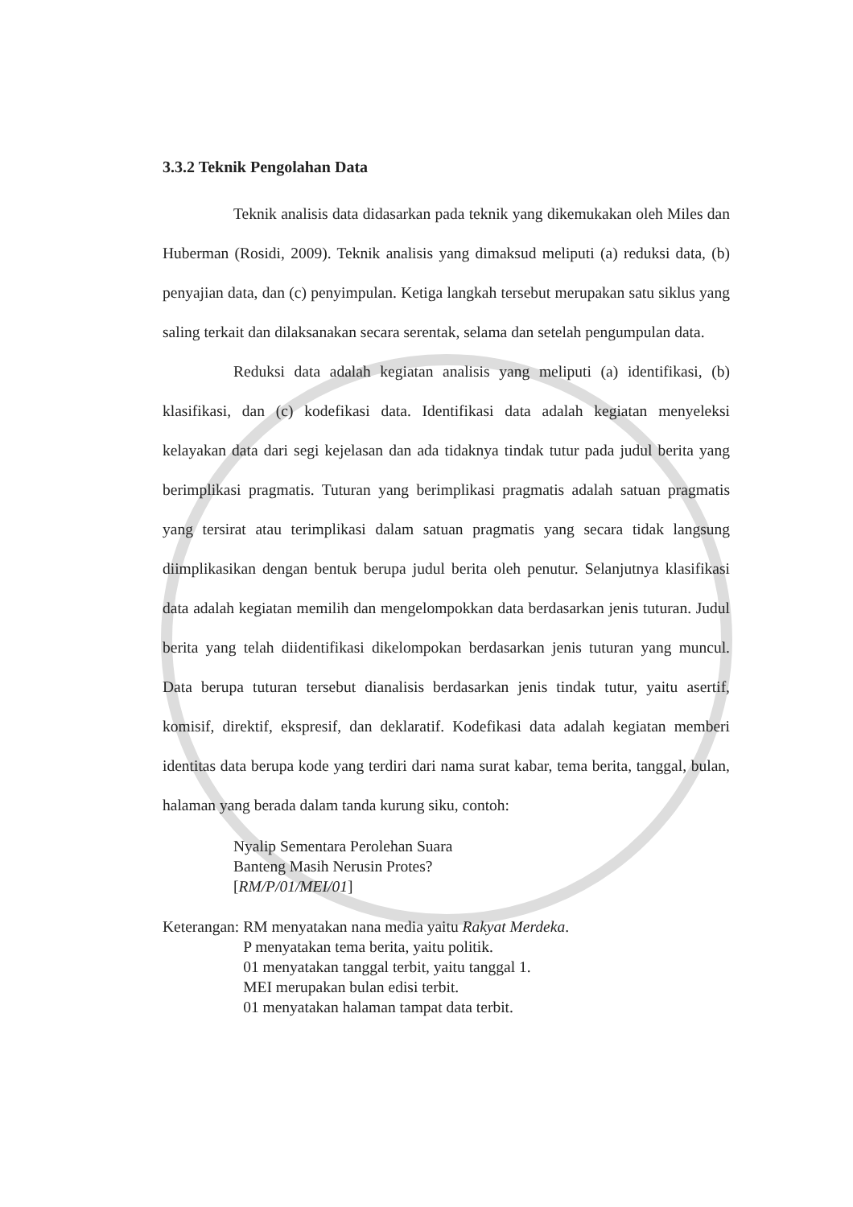3.3.2 Teknik Pengolahan Data
Teknik analisis data didasarkan pada teknik yang dikemukakan oleh Miles dan Huberman (Rosidi, 2009). Teknik analisis yang dimaksud meliputi (a) reduksi data, (b) penyajian data, dan (c) penyimpulan. Ketiga langkah tersebut merupakan satu siklus yang saling terkait dan dilaksanakan secara serentak, selama dan setelah pengumpulan data.
Reduksi data adalah kegiatan analisis yang meliputi (a) identifikasi, (b) klasifikasi, dan (c) kodefikasi data. Identifikasi data adalah kegiatan menyeleksi kelayakan data dari segi kejelasan dan ada tidaknya tindak tutur pada judul berita yang berimplikasi pragmatis. Tuturan yang berimplikasi pragmatis adalah satuan pragmatis yang tersirat atau terimplikasi dalam satuan pragmatis yang secara tidak langsung diimplikasikan dengan bentuk berupa judul berita oleh penutur. Selanjutnya klasifikasi data adalah kegiatan memilih dan mengelompokkan data berdasarkan jenis tuturan. Judul berita yang telah diidentifikasi dikelompokan berdasarkan jenis tuturan yang muncul. Data berupa tuturan tersebut dianalisis berdasarkan jenis tindak tutur, yaitu asertif, komisif, direktif, ekspresif, dan deklaratif. Kodefikasi data adalah kegiatan memberi identitas data berupa kode yang terdiri dari nama surat kabar, tema berita, tanggal, bulan, halaman yang berada dalam tanda kurung siku, contoh:
Nyalip Sementara Perolehan Suara
Banteng Masih Nerusin Protes?
[RM/P/01/MEI/01]
Keterangan: RM menyatakan nana media yaitu Rakyat Merdeka.
P menyatakan tema berita, yaitu politik.
01 menyatakan tanggal terbit, yaitu tanggal 1.
MEI merupakan bulan edisi terbit.
01 menyatakan halaman tampat data terbit.